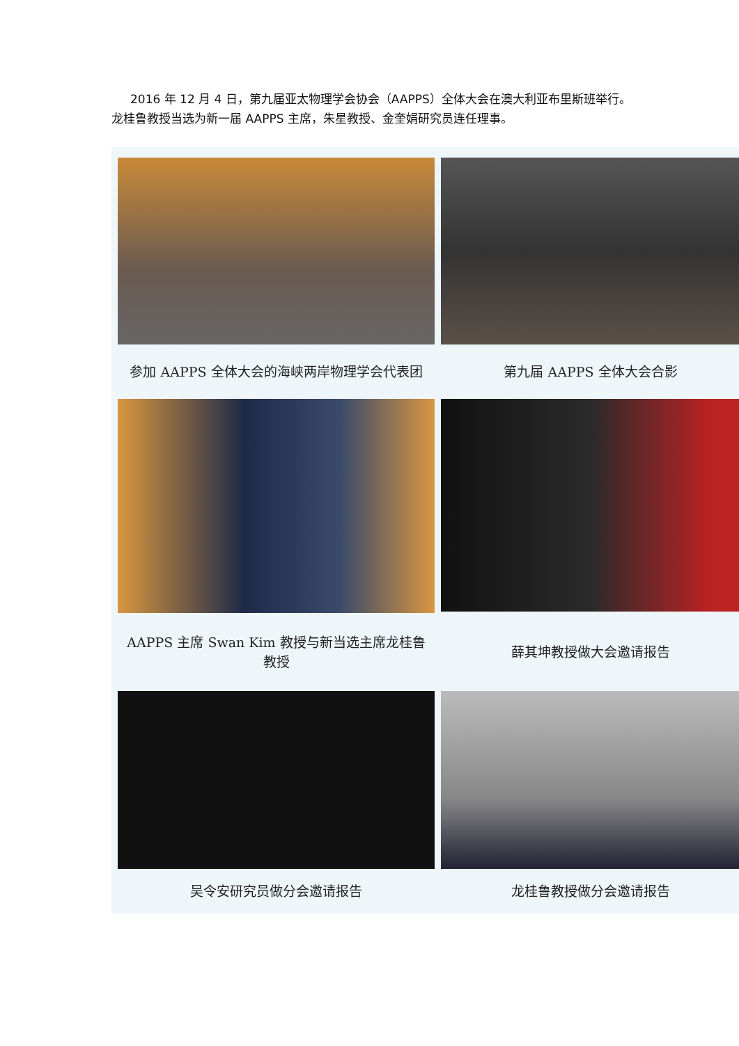2016 年 12 月 4 日，第九届亚太物理学会协会（AAPPS）全体大会在澳大利亚布里斯班举行。龙桂鲁教授当选为新一届 AAPPS 主席，朱星教授、金奎娟研究员连任理事。
| 参加 AAPPS 全体大会的海峡两岸物理学会代表团 | 第九届 AAPPS 全体大会合影 |
| AAPPS 主席 Swan Kim 教授与新当选主席龙桂鲁教授 | 薛其坤教授做大会邀请报告 |
| 吴令安研究员做分会邀请报告 | 龙桂鲁教授做分会邀请报告 |